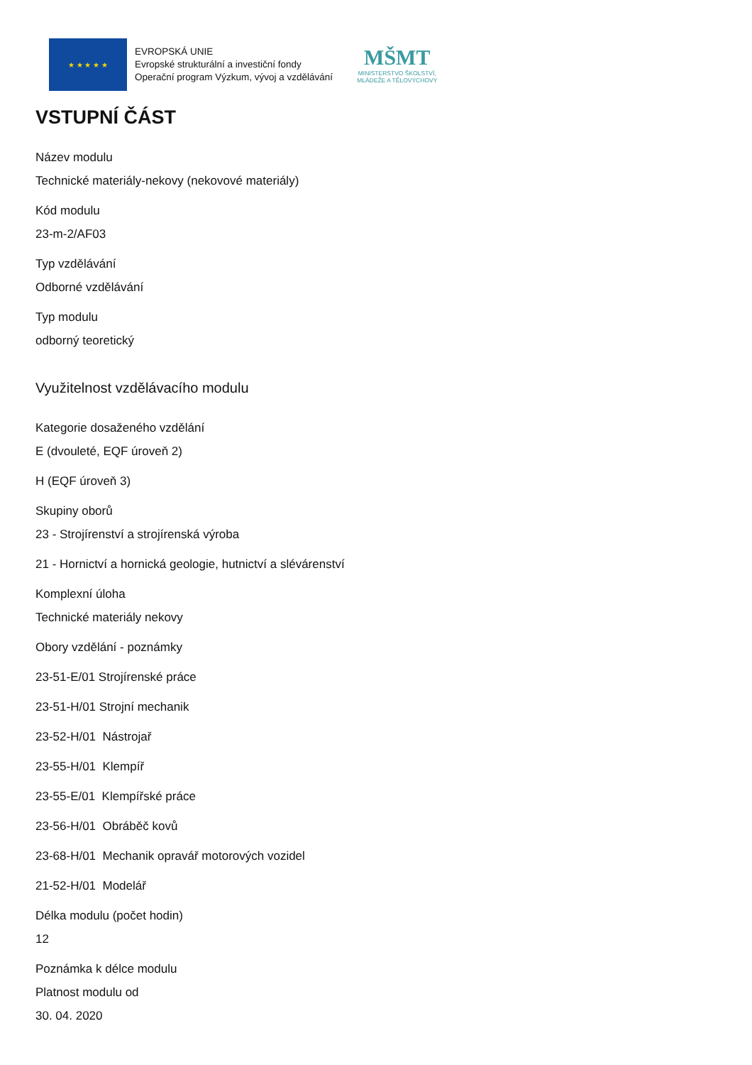★ ★ ★ ★ ★
EVROPSKÁ UNIE
Evropské strukturální a investiční fondy
Operační program Výzkum, vývoj a vzdělávání
MŠMT
MINISTERSTVO ŠKOLSTVÍ,
MLÁDEŽE A TĚLOVÝCHOVY
VSTUPNÍ ČÁST
Název modulu
Technické materiály-nekovy (nekovové materiály)
Kód modulu
23-m-2/AF03
Typ vzdělávání
Odborné vzdělávání
Typ modulu
odborný teoretický
Využitelnost vzdělávacího modulu
Kategorie dosaženého vzdělání
E (dvouleté, EQF úroveň 2)
H (EQF úroveň 3)
Skupiny oborů
23 - Strojírenství a strojírenská výroba
21 - Hornictví a hornická geologie, hutnictví a slévárenství
Komplexní úloha
Technické materiály nekovy
Obory vzdělání - poznámky
23-51-E/01 Strojírenské práce
23-51-H/01 Strojní mechanik
23-52-H/01 Nástrojař
23-55-H/01 Klempíř
23-55-E/01 Klempířské práce
23-56-H/01 Obráběč kovů
23-68-H/01 Mechanik opravář motorových vozidel
21-52-H/01 Modelář
Délka modulu (počet hodin)
12
Poznámka k délce modulu
Platnost modulu od
30. 04. 2020